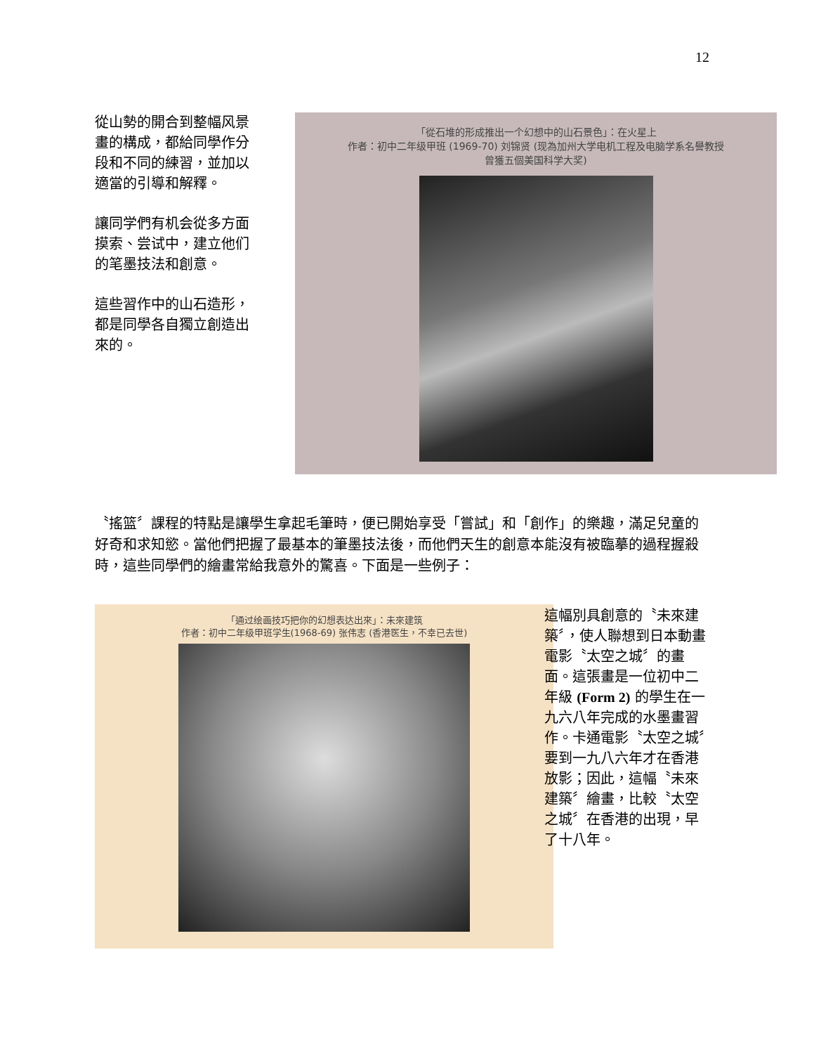12
從山勢的開合到整幅风景畫的構成，都給同學作分段和不同的練習，並加以適當的引導和解釋。
讓同学們有机会從多方面摸索、尝试中，建立他们的笔墨技法和創意。
這些習作中的山石造形，都是同學各自獨立創造出來的。
「從石堆的形成推出一个幻想中的山石景色」：在火星上
作者：初中二年级甲班 (1969-70) 刘锦贤 (现為加州大学电机工程及电脑学系名譽教授
曾獲五個美国科学大奖)
〝搖篮〞課程的特點是讓學生拿起毛筆時，便已開始享受「嘗試」和「創作」的樂趣，滿足兒童的好奇和求知慾。當他們把握了最基本的筆墨技法後，而他們天生的創意本能沒有被臨摹的過程握殺時，這些同學們的繪畫常給我意外的驚喜。下面是一些例子：
「通过绘画技巧把你的幻想表达出來」：未來建筑
作者：初中二年级甲班学生(1968-69) 张伟志 (香港医生，不幸已去世)
這幅別具創意的〝未來建築〞，使人聯想到日本動畫電影〝太空之城〞的畫面。這張畫是一位初中二年級 (Form 2) 的學生在一九六八年完成的水墨畫習作。卡通電影〝太空之城〞要到一九八六年才在香港放影；因此，這幅〝未來建築〞繪畫，比較〝太空之城〞在香港的出現，早了十八年。